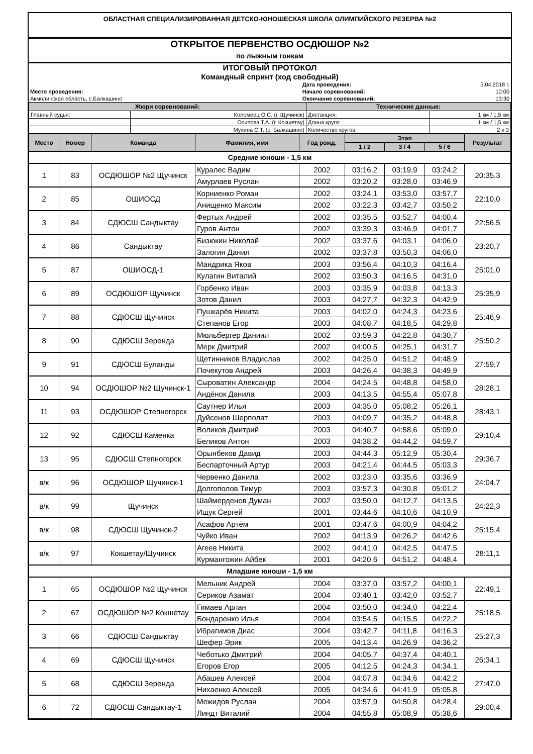ОБЛАСТНАЯ СПЕЦИАЛИЗИРОВАННАЯ ДЕТСКО-ЮНОШЕСКАЯ ШКОЛА ОЛИМПИЙСКОГО РЕЗЕРВА №2
ОТКРЫТОЕ ПЕРВЕНСТВО ОСДЮШОР №2
по лыжным гонкам
ИТОГОВЫЙ ПРОТОКОЛ
Командный спринт (ход свободный)
| | Дата проведения: | 5.04.2018 г. |
| Место проведения: | Начало соревнований: | 10:00 |
| Акмолинская область, с.Балкашино | Окончание соревнований: | 13:30 |
| Жюри соревнований: | | Технические данные: | |
| --- | --- | --- | --- |
| Главный судья: | Коломеец О.С. (г. Щучинск) | Дистанция: | 1 км / 1,5 км |
| | Осипова Т.А. (г. Кокшетау) | Длина круга: | 1 км / 1,5 км |
| | Мухина С.Т. (с. Балкашино) | Количество кругов: | 2 х 3 |
| Место | Номер | Команда | Фамилия, имя | Год рожд. | Этап | | | Результат |
| --- | --- | --- | --- | --- | --- | --- | --- | --- |
| | | | | | 1 / 2 | 3 / 4 | 5 / 6 | |
| Средние юноши - 1,5 км | | | | | | | | |
| 1 | 83 | ОСДЮШОР №2 Щучинск | Куралес Вадим | 2002 | 03:16,2 | 03:19,9 | 03:24,2 | 20:35,3 |
| | | | Амурлаев Руслан | 2002 | 03:20,2 | 03:28,0 | 03:46,9 | |
| 2 | 85 | ОШИОСД | Корниенко Роман | 2002 | 03:24,1 | 03:53,0 | 03:57,7 | 22:10,0 |
| | | | Анищенко Максим | 2002 | 03:22,3 | 03:42,7 | 03:50,2 | |
| 3 | 84 | СДЮСШ Сандыктау | Фертых Андрей | 2002 | 03:35,5 | 03:52,7 | 04:00,4 | 22:56,5 |
| | | | Гуров Антон | 2002 | 03:39,3 | 03:46,9 | 04:01,7 | |
| 4 | 86 | Сандыктау | Бизюкин Николай | 2002 | 03:37,6 | 04:03,1 | 04:06,0 | 23:20,7 |
| | | | Залогин Данил | 2002 | 03:37,8 | 03:50,3 | 04:06,0 | |
| 5 | 87 | ОШИОСД-1 | Мандрика Яков | 2003 | 03:56,4 | 04:10,3 | 04:16,4 | 25:01,0 |
| | | | Кулагин Виталий | 2002 | 03:50,3 | 04:16,5 | 04:31,0 | |
| 6 | 89 | ОСДЮШОР Щучинск | Горбенко Иван | 2003 | 03:35,9 | 04:03,8 | 04:13,3 | 25:35,9 |
| | | | Зотов Данил | 2003 | 04:27,7 | 04:32,3 | 04:42,9 | |
| 7 | 88 | СДЮСШ Щучинск | Пушкарёв Никита | 2003 | 04:02,0 | 04:24,3 | 04:23,6 | 25:46,9 |
| | | | Степанов Егор | 2003 | 04:08,7 | 04:18,5 | 04:29,8 | |
| 8 | 90 | СДЮСШ Зеренда | Мюльбергер Даниил | 2002 | 03:59,3 | 04:22,8 | 04:30,7 | 25:50,2 |
| | | | Мерк Дмитрий | 2002 | 04:00,5 | 04:25,1 | 04:31,7 | |
| 9 | 91 | СДЮСШ Буланды | Щетинников Владислав | 2002 | 04:25,0 | 04:51,2 | 04:48,9 | 27:59,7 |
| | | | Почекутов Андрей | 2003 | 04:26,4 | 04:38,3 | 04:49,9 | |
| 10 | 94 | ОСДЮШОР №2 Щучинск-1 | Сыроватин Александр | 2004 | 04:24,5 | 04:48,8 | 04:58,0 | 28:28,1 |
| | | | Андёнок Данила | 2003 | 04:13,5 | 04:55,4 | 05:07,8 | |
| 11 | 93 | ОСДЮШОР Степногорск | Саутнер Илья | 2003 | 04:35,0 | 05:08,2 | 05:26,1 | 28:43,1 |
| | | | Дуйсенов Шерполат | 2003 | 04:09,7 | 04:35,2 | 04:48,8 | |
| 12 | 92 | СДЮСШ Каменка | Воликов Дмитрий | 2003 | 04:40,7 | 04:58,6 | 05:09,0 | 29:10,4 |
| | | | Беликов Антон | 2003 | 04:38,2 | 04:44,2 | 04:59,7 | |
| 13 | 95 | СДЮСШ Степногорск | Орынбеков Давид | 2003 | 04:44,3 | 05:12,9 | 05:30,4 | 29:36,7 |
| | | | Беспарточный Артур | 2003 | 04:21,4 | 04:44,5 | 05:03,3 | |
| в/к | 96 | ОСДЮШОР Щучинск-1 | Червенко Данила | 2002 | 03:23,0 | 03:35,6 | 03:36,9 | 24:04,7 |
| | | | Долгополов Тимур | 2003 | 03:57,3 | 04:30,8 | 05:01,2 | |
| в/к | 99 | Щучинск | Шаймерденов Думан | 2002 | 03:50,0 | 04:12,7 | 04:13,5 | 24:22,3 |
| | | | Ищук Сергей | 2001 | 03:44,6 | 04:10,6 | 04:10,9 | |
| в/к | 98 | СДЮСШ Щучинск-2 | Асафов Артём | 2001 | 03:47,6 | 04:00,9 | 04:04,2 | 25:15,4 |
| | | | Чуйко Иван | 2002 | 04:13,9 | 04:26,2 | 04:42,6 | |
| в/к | 97 | Кокшетау/Щучинск | Агеев Никита | 2002 | 04:41,0 | 04:42,5 | 04:47,5 | 28:11,1 |
| | | | Курмангожин Айбек | 2001 | 04:20,6 | 04:51,2 | 04:48,4 | |
| Младшие юноши - 1,5 км | | | | | | | | |
| 1 | 65 | ОСДЮШОР №2 Щучинск | Мельник Андрей | 2004 | 03:37,0 | 03:57,2 | 04:00,1 | 22:49,1 |
| | | | Сериков Азамат | 2004 | 03:40,1 | 03:42,0 | 03:52,7 | |
| 2 | 67 | ОСДЮШОР №2 Кокшетау | Гимаев Арлан | 2004 | 03:50,0 | 04:34,0 | 04:22,4 | 25:18,5 |
| | | | Бондаренко Илья | 2004 | 03:54,5 | 04:15,5 | 04:22,2 | |
| 3 | 66 | СДЮСШ Сандыктау | Ибрагимов Диас | 2004 | 03:42,7 | 04:11,8 | 04:16,3 | 25:27,3 |
| | | | Шефер Эрик | 2005 | 04:13,4 | 04:26,9 | 04:36,2 | |
| 4 | 69 | СДЮСШ Щучинск | Чеботько Дмитрий | 2004 | 04:05,7 | 04:37,4 | 04:40,1 | 26:34,1 |
| | | | Егоров Егор | 2005 | 04:12,5 | 04:24,3 | 04:34,1 | |
| 5 | 68 | СДЮСШ Зеренда | Абашев Алексей | 2004 | 04:07,8 | 04:34,6 | 04:42,2 | 27:47,0 |
| | | | Нихаенко Алексей | 2005 | 04:34,6 | 04:41,9 | 05:05,8 | |
| 6 | 72 | СДЮСШ Сандыктау-1 | Межидов Руслан | 2004 | 03:57,9 | 04:50,8 | 04:28,4 | 29:00,4 |
| | | | Линдт Виталий | 2004 | 04:55,8 | 05:08,9 | 05:38,6 | |